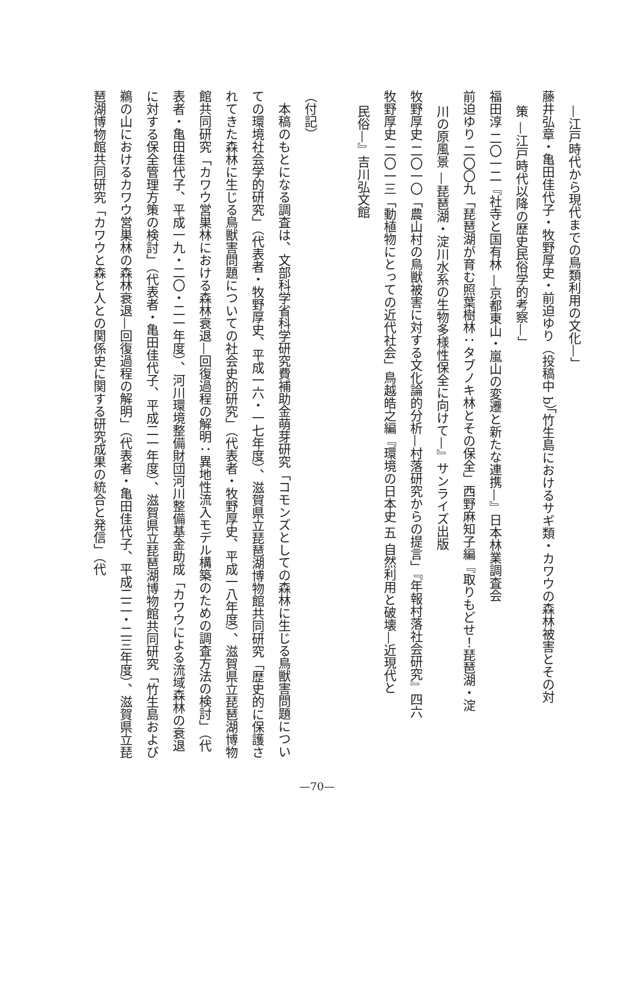—江戸時代から現代までの鳥類利用の文化—」
藤井弘章・亀田佳代子・牧野厚史・前迫ゆり（投稿中 b）「竹生島におけるサギ類・カワウの森林被害とその対
策 —江戸時代以降の歴史民俗学的考察—」
福田淳 二〇一二『社寺と国有林 —京都東山・嵐山の変遷と新たな連携—』日本林業調査会
前迫ゆり 二〇〇九「琵琶湖が育む照葉樹林：タブノキ林とその保全」西野麻知子編『取りもどせ！琵琶湖・淀
川の原風景 —琵琶湖・淀川水系の生物多様性保全に向けて—』サンライズ出版
牧野厚史 二〇一〇「農山村の鳥獣被害に対する文化論的分析—村落研究からの提言」『年報村落社会研究』四六
牧野厚史 二〇一三「動植物にとっての近代社会」鳥越皓之編『環境の日本史 五 自然利用と破壊—近現代と
民俗—』吉川弘文館
（付記）
　本稿のもとになる調査は、文部科学省科学研究費補助金萌芽研究「コモンズとしての森林に生じる鳥獣害問題についての環境社会学的研究」（代表者・牧野厚史、平成一六・一七年度）、滋賀県立琵琶湖博物館共同研究「歴史的に保護されてきた森林に生じる鳥獣害問題についての社会史的研究」（代表者・牧野厚史、平成一八年度）、滋賀県立琵琶湖博物館共同研究「カワウ営巣林における森林衰退—回復過程の解明：異地性流入モデル構築のための調査方法の検討」（代表者・亀田佳代子、平成一九・二〇・二一年度）、河川環境整備財団河川整備基金助成「カワウによる流域森林の衰退に対する保全管理方策の検討」（代表者・亀田佳代子、平成二一年度）、滋賀県立琵琶湖博物館共同研究「竹生島および鵜の山におけるカワウ営巣林の森林衰退—回復過程の解明」（代表者・亀田佳代子、平成二二・二三年度）、滋賀県立琵琶湖博物館共同研究「カワウと森と人との関係史に関する研究成果の統合と発信」（代
—70—